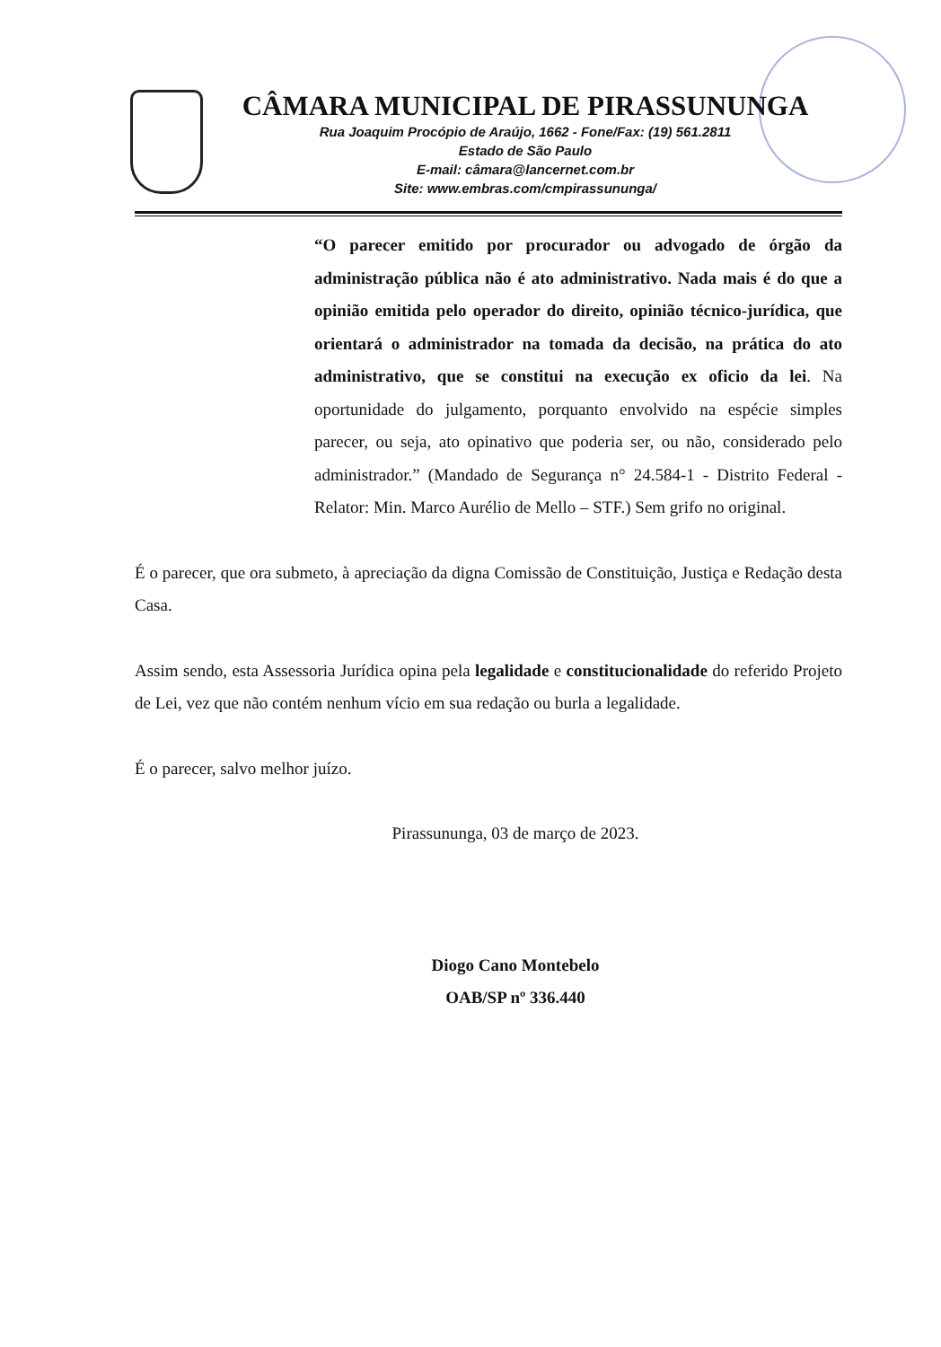CÂMARA MUNICIPAL DE PIRASSUNUNGA
Rua Joaquim Procópio de Araújo, 1662 - Fone/Fax: (19) 561.2811
Estado de São Paulo
E-mail: câmara@lancernet.com.br
Site: www.embras.com/cmpirassununga/
“O parecer emitido por procurador ou advogado de órgão da administração pública não é ato administrativo. Nada mais é do que a opinião emitida pelo operador do direito, opinião técnico-jurídica, que orientará o administrador na tomada da decisão, na prática do ato administrativo, que se constitui na execução ex oficio da lei. Na oportunidade do julgamento, porquanto envolvido na espécie simples parecer, ou seja, ato opinativo que poderia ser, ou não, considerado pelo administrador.” (Mandado de Segurança n° 24.584-1 - Distrito Federal - Relator: Min. Marco Aurélio de Mello – STF.) Sem grifo no original.
É o parecer, que ora submeto, à apreciação da digna Comissão de Constituição, Justiça e Redação desta Casa.
Assim sendo, esta Assessoria Jurídica opina pela legalidade e constitucionalidade do referido Projeto de Lei, vez que não contém nenhum vício em sua redação ou burla a legalidade.
É o parecer, salvo melhor juízo.
Pirassununga, 03 de março de 2023.
Diogo Cano Montebelo
OAB/SP nº 336.440